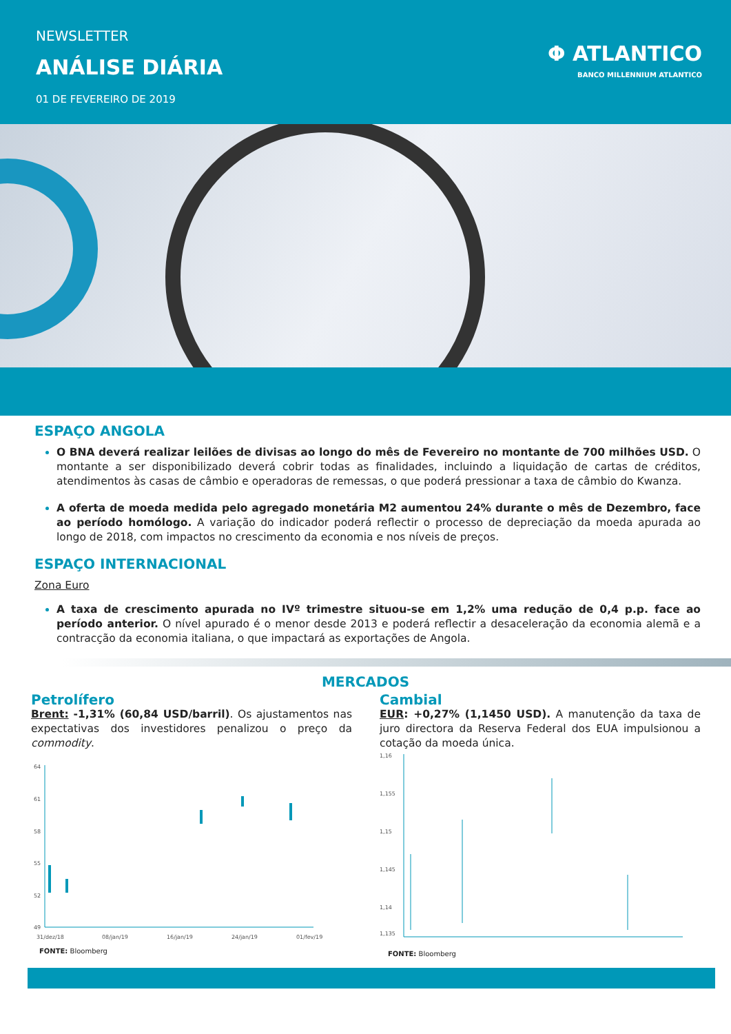NEWSLETTER
ANÁLISE DIÁRIA
01 DE FEVEREIRO DE 2019
Φ ATLANTICO
BANCO MILLENNIUM ATLANTICO
ESPAÇO ANGOLA
O BNA deverá realizar leilões de divisas ao longo do mês de Fevereiro no montante de 700 milhões USD. O montante a ser disponibilizado deverá cobrir todas as finalidades, incluindo a liquidação de cartas de créditos, atendimentos às casas de câmbio e operadoras de remessas, o que poderá pressionar a taxa de câmbio do Kwanza.
A oferta de moeda medida pelo agregado monetária M2 aumentou 24% durante o mês de Dezembro, face ao período homólogo. A variação do indicador poderá reflectir o processo de depreciação da moeda apurada ao longo de 2018, com impactos no crescimento da economia e nos níveis de preços.
ESPAÇO INTERNACIONAL
Zona Euro
A taxa de crescimento apurada no IVº trimestre situou-se em 1,2% uma redução de 0,4 p.p. face ao período anterior. O nível apurado é o menor desde 2013 e poderá reflectir a desaceleração da economia alemã e a contracção da economia italiana, o que impactará as exportações de Angola.
MERCADOS
Petrolífero
Brent: -1,31% (60,84 USD/barril). Os ajustamentos nas expectativas dos investidores penalizou o preço da commodity.
64
61
58
55
52
49
31/dez/18
08/jan/19
16/jan/19
24/jan/19
01/fev/19
FONTE: Bloomberg
Cambial
EUR: +0,27% (1,1450 USD). A manutenção da taxa de juro directora da Reserva Federal dos EUA impulsionou a cotação da moeda única.
1,16
1,155
1,15
1,145
1,14
1,135
FONTE: Bloomberg